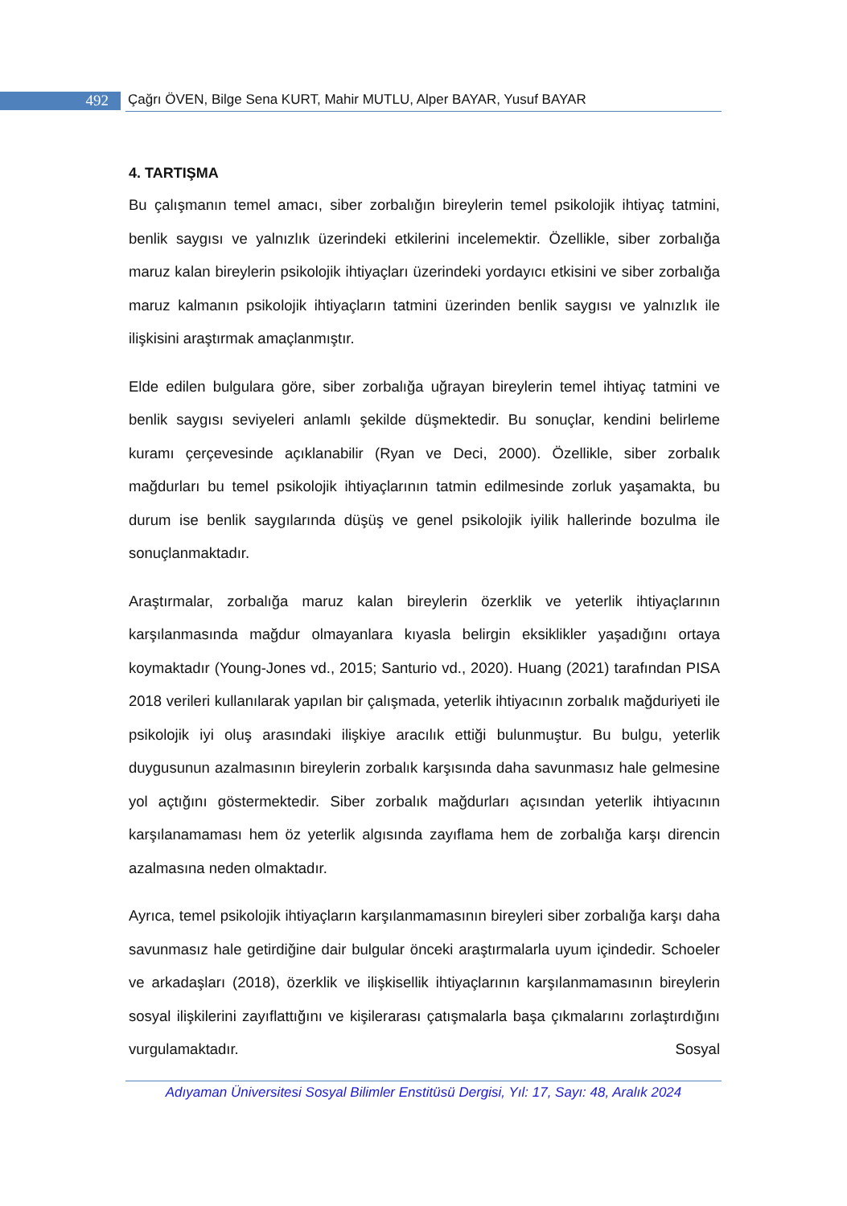492 Çağrı ÖVEN, Bilge Sena KURT, Mahir MUTLU, Alper BAYAR, Yusuf BAYAR
4. TARTIŞMA
Bu çalışmanın temel amacı, siber zorbalığın bireylerin temel psikolojik ihtiyaç tatmini, benlik saygısı ve yalnızlık üzerindeki etkilerini incelemektir. Özellikle, siber zorbalığa maruz kalan bireylerin psikolojik ihtiyaçları üzerindeki yordayıcı etkisini ve siber zorbalığa maruz kalmanın psikolojik ihtiyaçların tatmini üzerinden benlik saygısı ve yalnızlık ile ilişkisini araştırmak amaçlanmıştır.
Elde edilen bulgulara göre, siber zorbalığa uğrayan bireylerin temel ihtiyaç tatmini ve benlik saygısı seviyeleri anlamlı şekilde düşmektedir. Bu sonuçlar, kendini belirleme kuramı çerçevesinde açıklanabilir (Ryan ve Deci, 2000). Özellikle, siber zorbalık mağdurları bu temel psikolojik ihtiyaçlarının tatmin edilmesinde zorluk yaşamakta, bu durum ise benlik saygılarında düşüş ve genel psikolojik iyilik hallerinde bozulma ile sonuçlanmaktadır.
Araştırmalar, zorbalığa maruz kalan bireylerin özerklik ve yeterlik ihtiyaçlarının karşılanmasında mağdur olmayanlara kıyasla belirgin eksiklikler yaşadığını ortaya koymaktadır (Young-Jones vd., 2015; Santurio vd., 2020). Huang (2021) tarafından PISA 2018 verileri kullanılarak yapılan bir çalışmada, yeterlik ihtiyacının zorbalık mağduriyeti ile psikolojik iyi oluş arasındaki ilişkiye aracılık ettiği bulunmuştur. Bu bulgu, yeterlik duygusunun azalmasının bireylerin zorbalık karşısında daha savunmasız hale gelmesine yol açtığını göstermektedir. Siber zorbalık mağdurları açısından yeterlik ihtiyacının karşılanamaması hem öz yeterlik algısında zayıflama hem de zorbalığa karşı direncin azalmasına neden olmaktadır.
Ayrıca, temel psikolojik ihtiyaçların karşılanmamasının bireyleri siber zorbalığa karşı daha savunmasız hale getirdiğine dair bulgular önceki araştırmalarla uyum içindedir. Schoeler ve arkadaşları (2018), özerklik ve ilişkisellik ihtiyaçlarının karşılanmamasının bireylerin sosyal ilişkilerini zayıflattığını ve kişilerarası çatışmalarla başa çıkmalarını zorlaştırdığını vurgulamaktadır. Sosyal
Adıyaman Üniversitesi Sosyal Bilimler Enstitüsü Dergisi, Yıl: 17, Sayı: 48, Aralık 2024